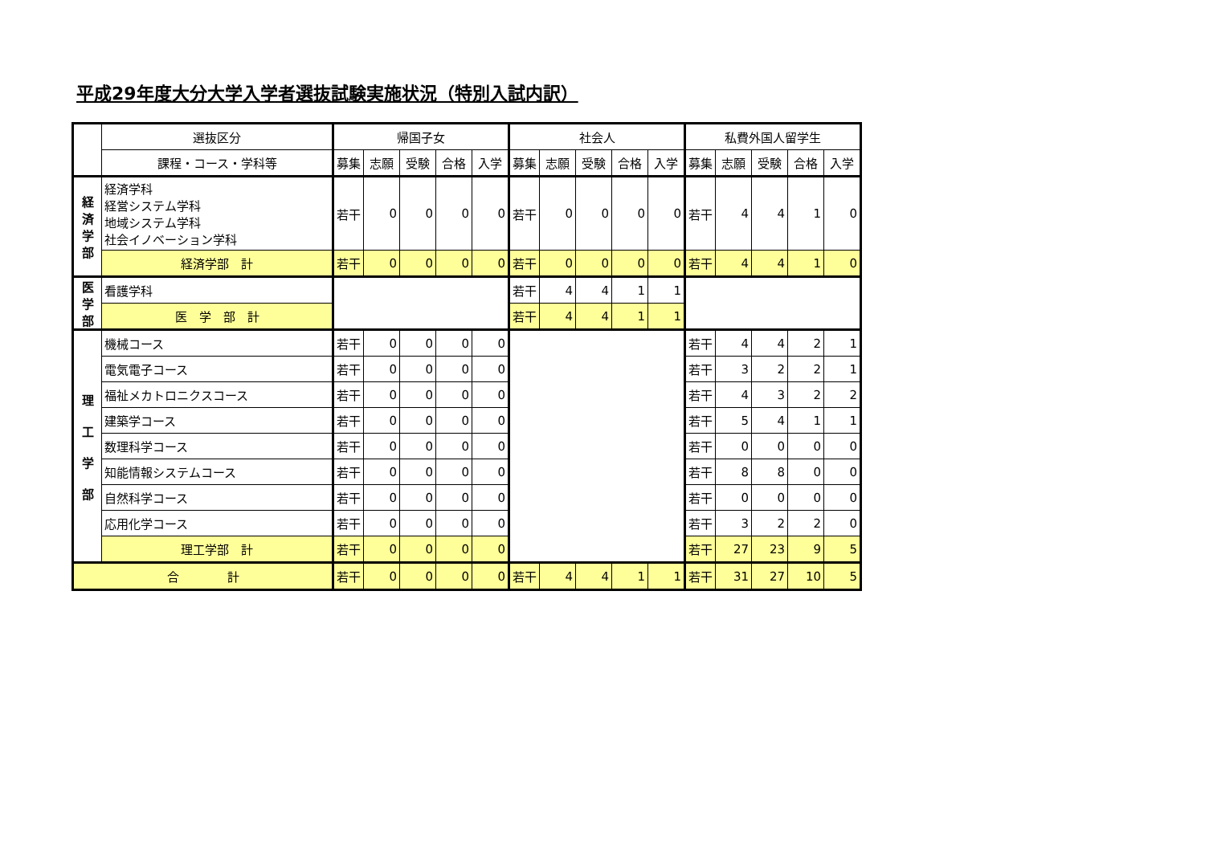平成29年度大分大学入学者選抜試験実施状況（特別入試内訳）
| | 選抜区分 | 帰国子女 | | | | | 社会人 | | | | | 私費外国人留学生 | | | | |
| --- | --- | --- | --- | --- | --- | --- | --- | --- | --- | --- | --- | --- | --- | --- | --- | --- |
| | 課程・コース・学科等 | 募集 | 志願 | 受験 | 合格 | 入学 | 募集 | 志願 | 受験 | 合格 | 入学 | 募集 | 志願 | 受験 | 合格 | 入学 |
| 経 済 学 部 | 経済学科 経営システム学科 地域システム学科 社会イノベーション学科 | 若干 | 0 | 0 | 0 | 0 | 若干 | 0 | 0 | 0 | 0 | 若干 | 4 | 4 | 1 | 0 |
| | 経済学部 計 | 若干 | 0 | 0 | 0 | 0 | 若干 | 0 | 0 | 0 | 0 | 若干 | 4 | 4 | 1 | 0 |
| 医 学 部 | 看護学科 | | | | | | 若干 | 4 | 4 | 1 | 1 | | | | | |
| | 医 学 部 計 | | | | | | 若干 | 4 | 4 | 1 | 1 | | | | | |
| 理 工 学 部 | 機械コース | 若干 | 0 | 0 | 0 | 0 | | | | | | 若干 | 4 | 4 | 2 | 1 |
| | 電気電子コース | 若干 | 0 | 0 | 0 | 0 | | | | | | 若干 | 3 | 2 | 2 | 1 |
| | 福祉メカトロニクスコース | 若干 | 0 | 0 | 0 | 0 | | | | | | 若干 | 4 | 3 | 2 | 2 |
| | 建築学コース | 若干 | 0 | 0 | 0 | 0 | | | | | | 若干 | 5 | 4 | 1 | 1 |
| | 数理科学コース | 若干 | 0 | 0 | 0 | 0 | | | | | | 若干 | 0 | 0 | 0 | 0 |
| | 知能情報システムコース | 若干 | 0 | 0 | 0 | 0 | | | | | | 若干 | 8 | 8 | 0 | 0 |
| | 自然科学コース | 若干 | 0 | 0 | 0 | 0 | | | | | | 若干 | 0 | 0 | 0 | 0 |
| | 応用化学コース | 若干 | 0 | 0 | 0 | 0 | | | | | | 若干 | 3 | 2 | 2 | 0 |
| | 理工学部 計 | 若干 | 0 | 0 | 0 | 0 | | | | | | 若干 | 27 | 23 | 9 | 5 |
| 合 計 | | 若干 | 0 | 0 | 0 | 0 | 若干 | 4 | 4 | 1 | 1 | 若干 | 31 | 27 | 10 | 5 |